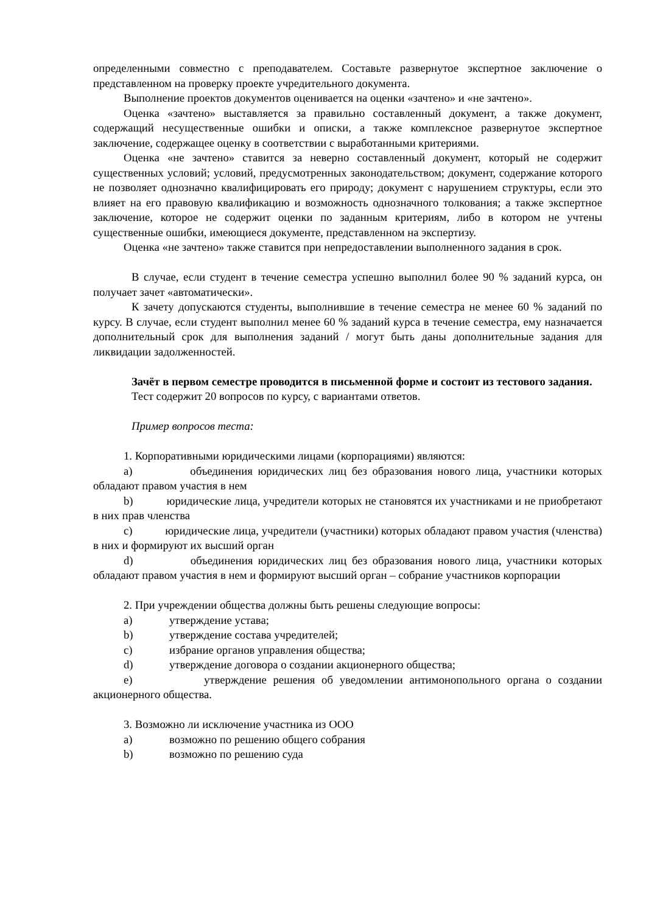определенными совместно с преподавателем. Составьте развернутое экспертное заключение о представленном на проверку проекте учредительного документа.
Выполнение проектов документов оценивается на оценки «зачтено» и «не зачтено».
Оценка «зачтено» выставляется за правильно составленный документ, а также документ, содержащий несущественные ошибки и описки, а также комплексное развернутое экспертное заключение, содержащее оценку в соответствии с выработанными критериями.
Оценка «не зачтено» ставится за неверно составленный документ, который не содержит существенных условий; условий, предусмотренных законодательством; документ, содержание которого не позволяет однозначно квалифицировать его природу; документ с нарушением структуры, если это влияет на его правовую квалификацию и возможность однозначного толкования; а также экспертное заключение, которое не содержит оценки по заданным критериям, либо в котором не учтены существенные ошибки, имеющиеся документе, представленном на экспертизу.
Оценка «не зачтено» также ставится при непредоставлении выполненного задания в срок.
В случае, если студент в течение семестра успешно выполнил более 90 % заданий курса, он получает зачет «автоматически».
К зачету допускаются студенты, выполнившие в течение семестра не менее 60 % заданий по курсу. В случае, если студент выполнил менее 60 % заданий курса в течение семестра, ему назначается дополнительный срок для выполнения заданий / могут быть даны дополнительные задания для ликвидации задолженностей.
Зачёт в первом семестре проводится в письменной форме и состоит из тестового задания.
Тест содержит 20 вопросов по курсу, с вариантами ответов.
Пример вопросов теста:
1. Корпоративными юридическими лицами (корпорациями) являются:
a) объединения юридических лиц без образования нового лица, участники которых обладают правом участия в нем
b) юридические лица, учредители которых не становятся их участниками и не приобретают в них прав членства
c) юридические лица, учредители (участники) которых обладают правом участия (членства) в них и формируют их высший орган
d) объединения юридических лиц без образования нового лица, участники которых обладают правом участия в нем и формируют высший орган – собрание участников корпорации
2. При учреждении общества должны быть решены следующие вопросы:
a) утверждение устава;
b) утверждение состава учредителей;
c) избрание органов управления общества;
d) утверждение договора о создании акционерного общества;
e) утверждение решения об уведомлении антимонопольного органа о создании акционерного общества.
3. Возможно ли исключение участника из ООО
a) возможно по решению общего собрания
b) возможно по решению суда